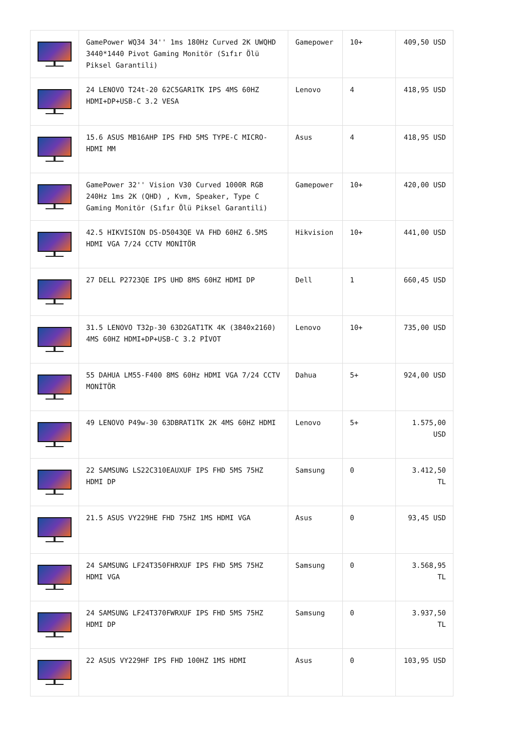| | GamePower WQ34 34'' 1ms 180Hz Curved 2K UWQHD 3440*1440 Pivot Gaming Monitör (Sıfır Ölü Piksel Garantili) | Gamepower | 10+ | 409,50 USD |
| | 24 LENOVO T24t-20 62C5GAR1TK IPS 4MS 60HZ HDMI+DP+USB-C 3.2 VESA | Lenovo | 4 | 418,95 USD |
| | 15.6 ASUS MB16AHP IPS FHD 5MS TYPE-C MICRO-HDMI MM | Asus | 4 | 418,95 USD |
| | GamePower 32'' Vision V30 Curved 1000R RGB 240Hz 1ms 2K (QHD) , Kvm, Speaker, Type C Gaming Monitör (Sıfır Ölü Piksel Garantili) | Gamepower | 10+ | 420,00 USD |
| | 42.5 HIKVISION DS-D5043QE VA FHD 60HZ 6.5MS HDMI VGA 7/24 CCTV MONİTÖR | Hikvision | 10+ | 441,00 USD |
| | 27 DELL P2723QE IPS UHD 8MS 60HZ HDMI DP | Dell | 1 | 660,45 USD |
| | 31.5 LENOVO T32p-30 63D2GAT1TK 4K (3840x2160) 4MS 60HZ HDMI+DP+USB-C 3.2 PİVOT | Lenovo | 10+ | 735,00 USD |
| | 55 DAHUA LM55-F400 8MS 60Hz HDMI VGA 7/24 CCTV MONİTÖR | Dahua | 5+ | 924,00 USD |
| | 49 LENOVO P49w-30 63DBRAT1TK 2K 4MS 60HZ HDMI | Lenovo | 5+ | 1.575,00 USD |
| | 22 SAMSUNG LS22C310EAUXUF IPS FHD 5MS 75HZ HDMI DP | Samsung | 0 | 3.412,50 TL |
| | 21.5 ASUS VY229HE FHD 75HZ 1MS HDMI VGA | Asus | 0 | 93,45 USD |
| | 24 SAMSUNG LF24T350FHRXUF IPS FHD 5MS 75HZ HDMI VGA | Samsung | 0 | 3.568,95 TL |
| | 24 SAMSUNG LF24T370FWRXUF IPS FHD 5MS 75HZ HDMI DP | Samsung | 0 | 3.937,50 TL |
| | 22 ASUS VY229HF IPS FHD 100HZ 1MS HDMI | Asus | 0 | 103,95 USD |